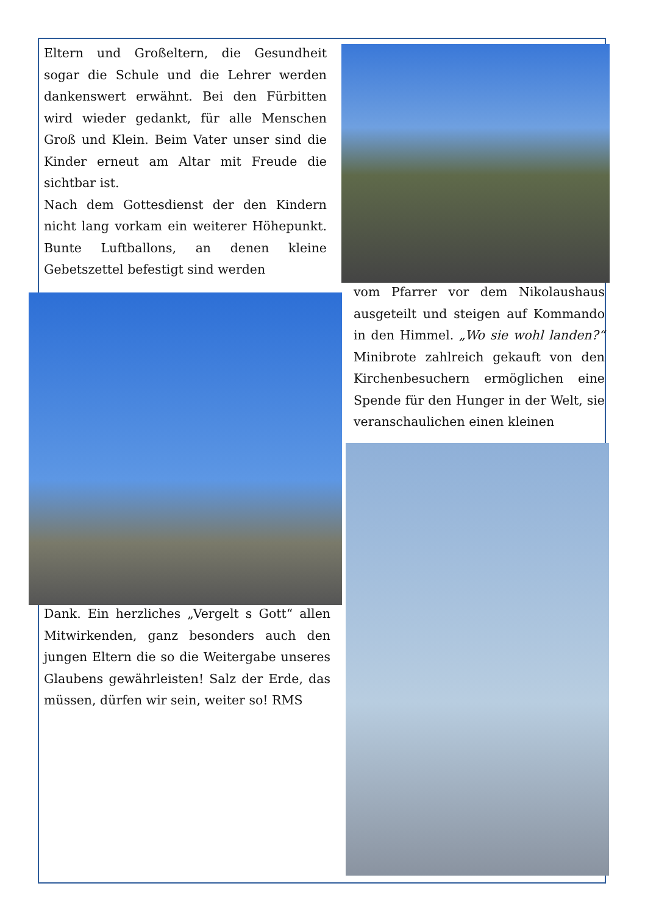Eltern und Großeltern, die Gesundheit sogar die Schule und die Lehrer werden dankenswert erwähnt. Bei den Fürbitten wird wieder gedankt, für alle Menschen Groß und Klein. Beim Vater unser sind die Kinder erneut am Altar mit Freude die sichtbar ist.
Nach dem Gottesdienst der den Kindern nicht lang vorkam ein weiterer Höhepunkt. Bunte Luftballons, an denen kleine Gebetszettel befestigt sind werden
vom Pfarrer vor dem Nikolaushaus ausgeteilt und steigen auf Kommando in den Himmel. „Wo sie wohl landen?“ Minibrote zahlreich gekauft von den Kirchenbesuchern ermöglichen eine Spende für den Hunger in der Welt, sie veranschaulichen einen kleinen
Dank. Ein herzliches „Vergelt s Gott“ allen Mitwirkenden, ganz besonders auch den jungen Eltern die so die Weitergabe unseres Glaubens gewährleisten! Salz der Erde, das müssen, dürfen wir sein, weiter so! RMS